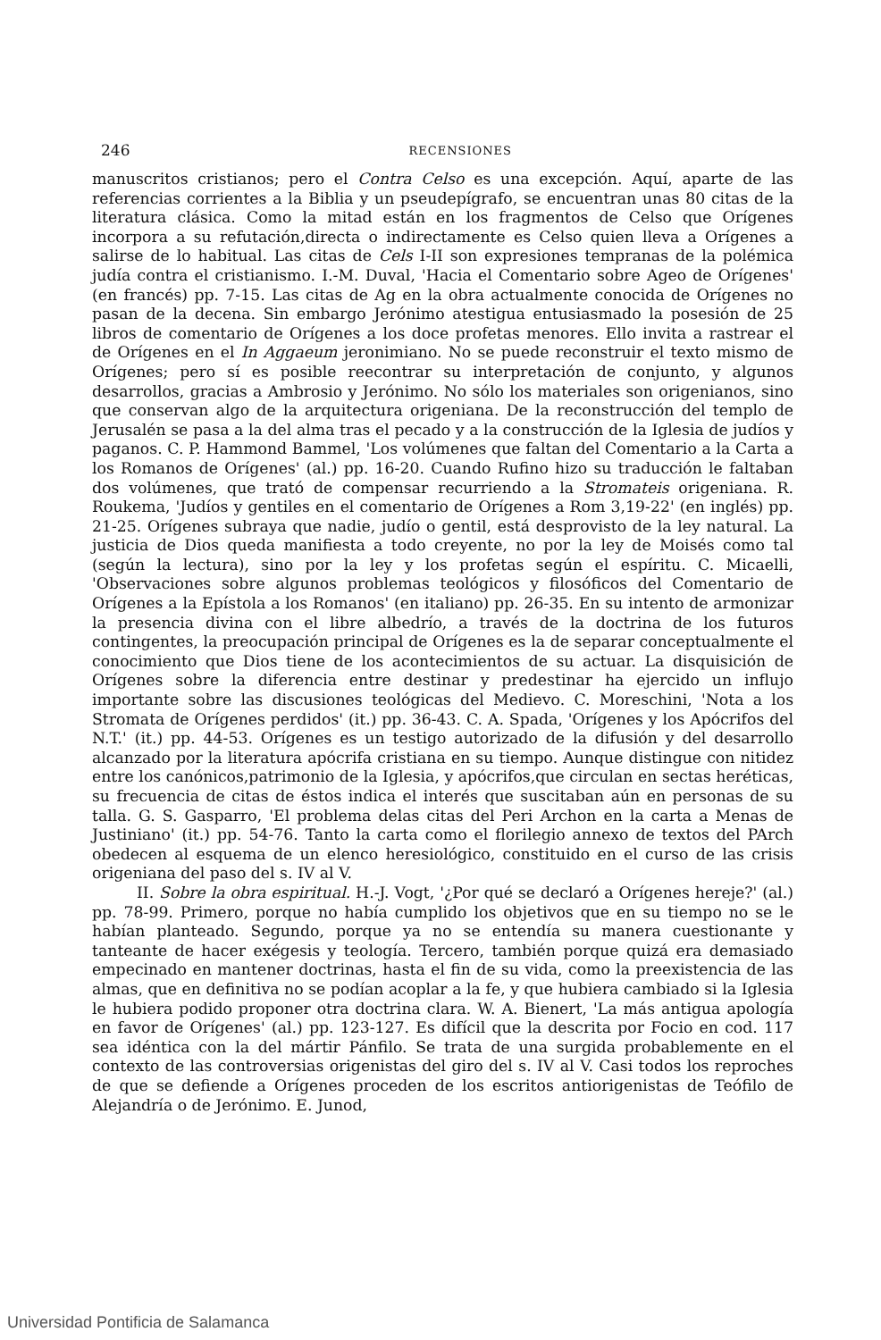246
RECENSIONES
manuscritos cristianos; pero el Contra Celso es una excepción. Aquí, aparte de las referencias corrientes a la Biblia y un pseudepígrafo, se encuentran unas 80 citas de la literatura clásica. Como la mitad están en los fragmentos de Celso que Orígenes incorpora a su refutación,directa o indirectamente es Celso quien lleva a Orígenes a salirse de lo habitual. Las citas de Cels I-II son expresiones tempranas de la polémica judía contra el cristianismo. I.-M. Duval, 'Hacia el Comentario sobre Ageo de Orígenes' (en francés) pp. 7-15. Las citas de Ag en la obra actualmente conocida de Orígenes no pasan de la decena. Sin embargo Jerónimo atestigua entusiasmado la posesión de 25 libros de comentario de Orígenes a los doce profetas menores. Ello invita a rastrear el de Orígenes en el In Aggaeum jeronimiano. No se puede reconstruir el texto mismo de Orígenes; pero sí es posible reecontrar su interpretación de conjunto, y algunos desarrollos, gracias a Ambrosio y Jerónimo. No sólo los materiales son origenianos, sino que conservan algo de la arquitectura origeniana. De la reconstrucción del templo de Jerusalén se pasa a la del alma tras el pecado y a la construcción de la Iglesia de judíos y paganos. C. P. Hammond Bammel, 'Los volúmenes que faltan del Comentario a la Carta a los Romanos de Orígenes' (al.) pp. 16-20. Cuando Rufino hizo su traducción le faltaban dos volúmenes, que trató de compensar recurriendo a la Stromateis origeniana. R. Roukema, 'Judíos y gentiles en el comentario de Orígenes a Rom 3,19-22' (en inglés) pp. 21-25. Orígenes subraya que nadie, judío o gentil, está desprovisto de la ley natural. La justicia de Dios queda manifiesta a todo creyente, no por la ley de Moisés como tal (según la lectura), sino por la ley y los profetas según el espíritu. C. Micaelli, 'Observaciones sobre algunos problemas teológicos y filosóficos del Comentario de Orígenes a la Epístola a los Romanos' (en italiano) pp. 26-35. En su intento de armonizar la presencia divina con el libre albedrío, a través de la doctrina de los futuros contingentes, la preocupación principal de Orígenes es la de separar conceptualmente el conocimiento que Dios tiene de los acontecimientos de su actuar. La disquisición de Orígenes sobre la diferencia entre destinar y predestinar ha ejercido un influjo importante sobre las discusiones teológicas del Medievo. C. Moreschini, 'Nota a los Stromata de Orígenes perdidos' (it.) pp. 36-43. C. A. Spada, 'Orígenes y los Apócrifos del N.T.' (it.) pp. 44-53. Orígenes es un testigo autorizado de la difusión y del desarrollo alcanzado por la literatura apócrifa cristiana en su tiempo. Aunque distingue con nitidez entre los canónicos,patrimonio de la Iglesia, y apócrifos,que circulan en sectas heréticas, su frecuencia de citas de éstos indica el interés que suscitaban aún en personas de su talla. G. S. Gasparro, 'El problema delas citas del Peri Archon en la carta a Menas de Justiniano' (it.) pp. 54-76. Tanto la carta como el florilegio annexo de textos del PArch obedecen al esquema de un elenco heresiológico, constituido en el curso de las crisis origeniana del paso del s. IV al V.
II. Sobre la obra espiritual. H.-J. Vogt, '¿Por qué se declaró a Orígenes hereje?' (al.) pp. 78-99. Primero, porque no había cumplido los objetivos que en su tiempo no se le habían planteado. Segundo, porque ya no se entendía su manera cuestionante y tanteante de hacer exégesis y teología. Tercero, también porque quizá era demasiado empecinado en mantener doctrinas, hasta el fin de su vida, como la preexistencia de las almas, que en definitiva no se podían acoplar a la fe, y que hubiera cambiado si la Iglesia le hubiera podido proponer otra doctrina clara. W. A. Bienert, 'La más antigua apología en favor de Orígenes' (al.) pp. 123-127. Es difícil que la descrita por Focio en cod. 117 sea idéntica con la del mártir Pánfilo. Se trata de una surgida probablemente en el contexto de las controversias origenistas del giro del s. IV al V. Casi todos los reproches de que se defiende a Orígenes proceden de los escritos antiorigenistas de Teófilo de Alejandría o de Jerónimo. E. Junod,
Universidad Pontificia de Salamanca